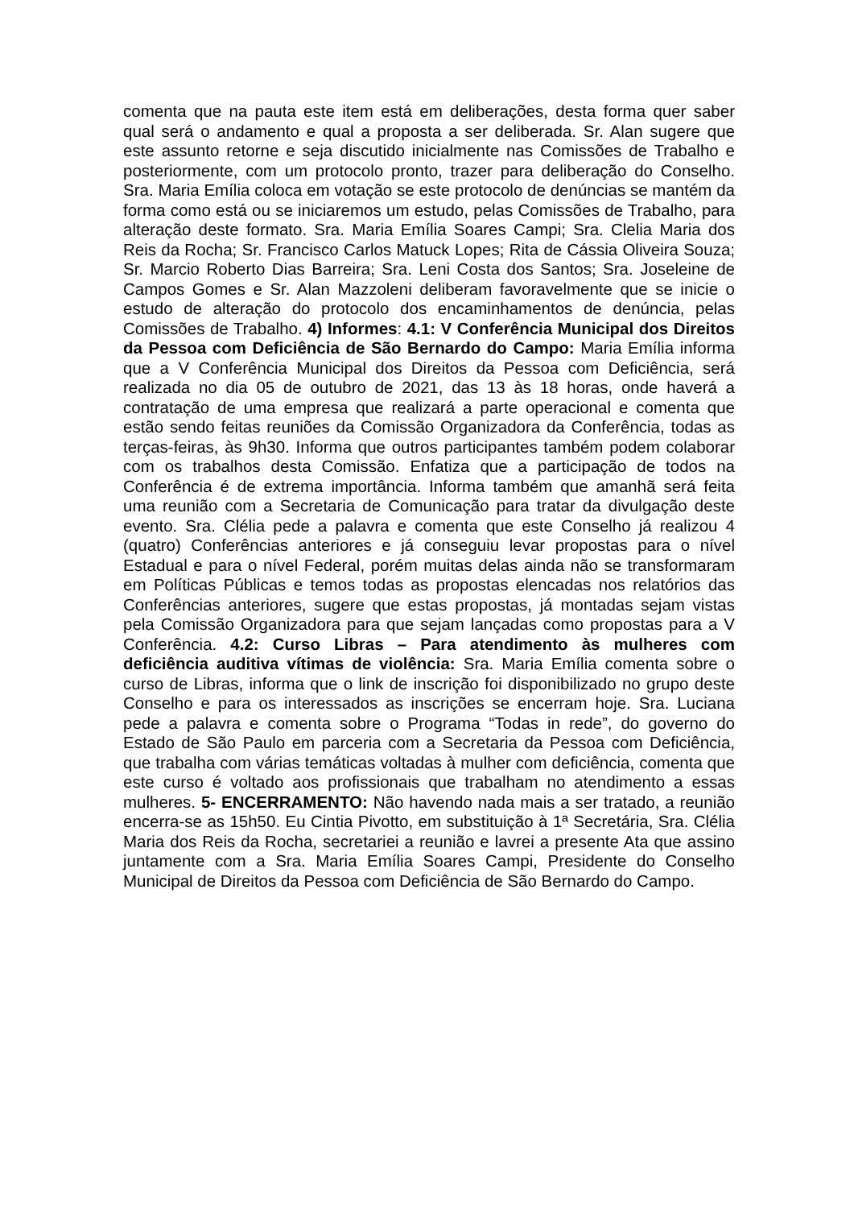comenta que na pauta este item está em deliberações, desta forma quer saber qual será o andamento e qual a proposta a ser deliberada. Sr. Alan sugere que este assunto retorne e seja discutido inicialmente nas Comissões de Trabalho e posteriormente, com um protocolo pronto, trazer para deliberação do Conselho. Sra. Maria Emília coloca em votação se este protocolo de denúncias se mantém da forma como está ou se iniciaremos um estudo, pelas Comissões de Trabalho, para alteração deste formato. Sra. Maria Emília Soares Campi; Sra. Clelia Maria dos Reis da Rocha; Sr. Francisco Carlos Matuck Lopes; Rita de Cássia Oliveira Souza; Sr. Marcio Roberto Dias Barreira; Sra. Leni Costa dos Santos; Sra. Joseleine de Campos Gomes e Sr. Alan Mazzoleni deliberam favoravelmente que se inicie o estudo de alteração do protocolo dos encaminhamentos de denúncia, pelas Comissões de Trabalho. 4) Informes: 4.1: V Conferência Municipal dos Direitos da Pessoa com Deficiência de São Bernardo do Campo: Maria Emília informa que a V Conferência Municipal dos Direitos da Pessoa com Deficiência, será realizada no dia 05 de outubro de 2021, das 13 às 18 horas, onde haverá a contratação de uma empresa que realizará a parte operacional e comenta que estão sendo feitas reuniões da Comissão Organizadora da Conferência, todas as terças-feiras, às 9h30. Informa que outros participantes também podem colaborar com os trabalhos desta Comissão. Enfatiza que a participação de todos na Conferência é de extrema importância. Informa também que amanhã será feita uma reunião com a Secretaria de Comunicação para tratar da divulgação deste evento. Sra. Clélia pede a palavra e comenta que este Conselho já realizou 4 (quatro) Conferências anteriores e já conseguiu levar propostas para o nível Estadual e para o nível Federal, porém muitas delas ainda não se transformaram em Políticas Públicas e temos todas as propostas elencadas nos relatórios das Conferências anteriores, sugere que estas propostas, já montadas sejam vistas pela Comissão Organizadora para que sejam lançadas como propostas para a V Conferência. 4.2: Curso Libras – Para atendimento às mulheres com deficiência auditiva vítimas de violência: Sra. Maria Emília comenta sobre o curso de Libras, informa que o link de inscrição foi disponibilizado no grupo deste Conselho e para os interessados as inscrições se encerram hoje. Sra. Luciana pede a palavra e comenta sobre o Programa “Todas in rede”, do governo do Estado de São Paulo em parceria com a Secretaria da Pessoa com Deficiência, que trabalha com várias temáticas voltadas à mulher com deficiência, comenta que este curso é voltado aos profissionais que trabalham no atendimento a essas mulheres. 5- ENCERRAMENTO: Não havendo nada mais a ser tratado, a reunião encerra-se as 15h50. Eu Cintia Pivotto, em substituição à 1ª Secretária, Sra. Clélia Maria dos Reis da Rocha, secretariei a reunião e lavrei a presente Ata que assino juntamente com a Sra. Maria Emília Soares Campi, Presidente do Conselho Municipal de Direitos da Pessoa com Deficiência de São Bernardo do Campo.